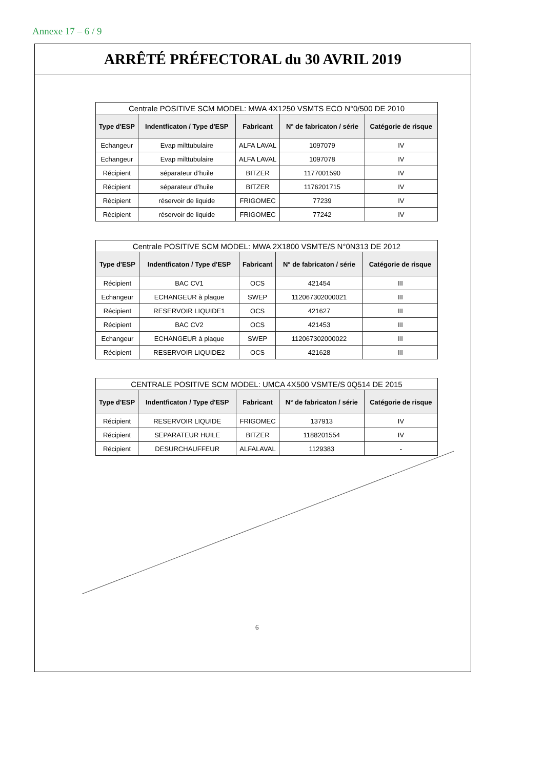Annexe 17 – 6 / 9
ARRÊTÉ PRÉFECTORAL du 30 AVRIL 2019
| Centrale POSITIVE SCM MODEL: MWA 4X1250 VSMTS ECO N°0/500 DE 2010 | | | | |
| Type d'ESP | Indentficaton / Type d'ESP | Fabricant | N° de fabricaton / série | Catégorie de risque |
| Echangeur | Evap milttubulaire | ALFA LAVAL | 1097079 | IV |
| Echangeur | Evap milttubulaire | ALFA LAVAL | 1097078 | IV |
| Récipient | séparateur d’huile | BITZER | 1177001590 | IV |
| Récipient | séparateur d’huile | BITZER | 1176201715 | IV |
| Récipient | réservoir de liquide | FRIGOMEC | 77239 | IV |
| Récipient | réservoir de liquide | FRIGOMEC | 77242 | IV |
| Centrale POSITIVE SCM MODEL: MWA 2X1800 VSMTE/S N°0N313 DE 2012 | | | | |
| Type d'ESP | Indentficaton / Type d'ESP | Fabricant | N° de fabricaton / série | Catégorie de risque |
| Récipient | BAC CV1 | OCS | 421454 | III |
| Echangeur | ECHANGEUR à plaque | SWEP | 112067302000021 | III |
| Récipient | RESERVOIR LIQUIDE1 | OCS | 421627 | III |
| Récipient | BAC CV2 | OCS | 421453 | III |
| Echangeur | ECHANGEUR à plaque | SWEP | 112067302000022 | III |
| Récipient | RESERVOIR LIQUIDE2 | OCS | 421628 | III |
| CENTRALE POSITIVE SCM MODEL: UMCA 4X500 VSMTE/S 0Q514 DE 2015 | | | | |
| Type d'ESP | Indentficaton / Type d'ESP | Fabricant | N° de fabricaton / série | Catégorie de risque |
| Récipient | RESERVOIR LIQUIDE | FRIGOMEC | 137913 | IV |
| Récipient | SEPARATEUR HUILE | BITZER | 1188201554 | IV |
| Récipient | DESURCHAUFFEUR | ALFALAVAL | 1129383 | - |
6